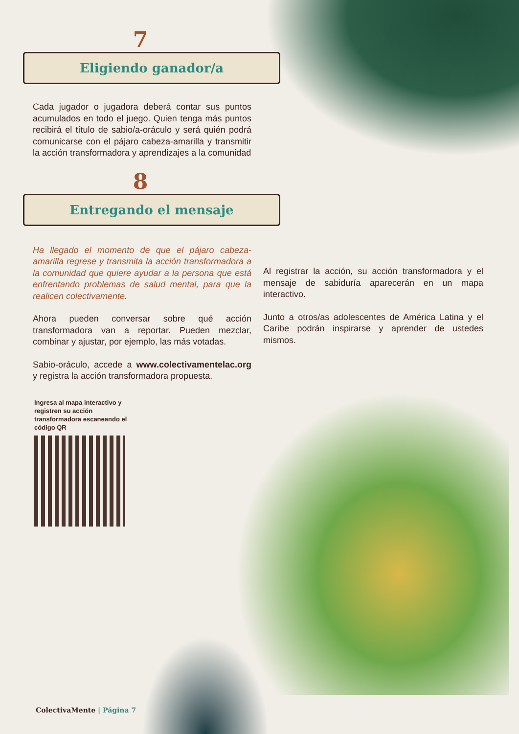7
Eligiendo ganador/a
Cada jugador o jugadora deberá contar sus puntos acumulados en todo el juego. Quien tenga más puntos recibirá el título de sabio/a-oráculo y será quién podrá comunicarse con el pájaro cabeza-amarilla y transmitir la acción transformadora y aprendizajes a la comunidad
8
Entregando el mensaje
Ha llegado el momento de que el pájaro cabeza-amarilla regrese y transmita la acción transformadora a la comunidad que quiere ayudar a la persona que está enfrentando problemas de salud mental, para que la realicen colectivamente.
Ahora pueden conversar sobre qué acción transformadora van a reportar. Pueden mezclar, combinar y ajustar, por ejemplo, las más votadas.
Sabio-oráculo, accede a www.colectivamentelac.org y registra la acción transformadora propuesta.
Ingresa al mapa interactivo y registren su acción transformadora escaneando el código QR
Al registrar la acción, su acción transformadora y el mensaje de sabiduría aparecerán en un mapa interactivo.
Junto a otros/as adolescentes de América Latina y el Caribe podrán inspirarse y aprender de ustedes mismos.
ColectivaMente | Página 7